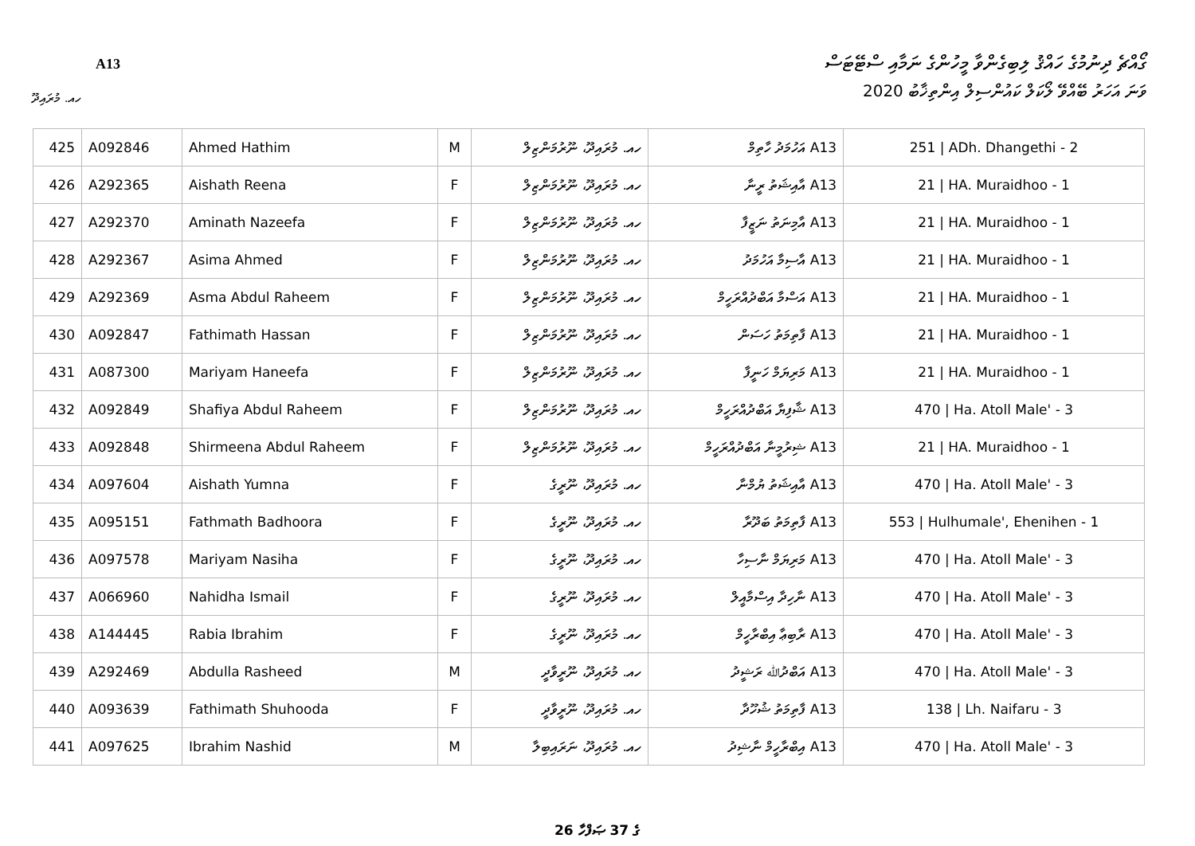ގޯއްޗެ ދިނުމުގެ ހައްޤު ލިބިގެންވާ މީހުންގެ ނަމާއި ސްޓޭޓަސް
A13
2020 ވަނަ އަހަރު ބޭއްވޭ ލޯކަލް ކައުންސިލް އިންތިޚާބު
ހއ. މުރައިދޫ
| 425 | A092846 | Ahmed Hathim | M | ހއ. މުރައިދޫ، ނޫރުމަންޒިލް | A13 އަހުމަދު ހާތިމް | 251 / ADh. Dhangethi - 2 |
| 426 | A292365 | Aishath Reena | F | ހއ. މުރައިދޫ، ނޫރުމަންޒިލް | A13 އާއިޝަތު ރީނާ | 21 / HA. Muraidhoo - 1 |
| 427 | A292370 | Aminath Nazeefa | F | ހއ. މުރައިދޫ، ނޫރުމަންޒިލް | A13 އާމިނަތު ނަޒީފާ | 21 / HA. Muraidhoo - 1 |
| 428 | A292367 | Asima Ahmed | F | ހއ. މުރައިދޫ، ނޫރުމަންޒިލް | A13 އާސިމާ އަހުމަދު | 21 / HA. Muraidhoo - 1 |
| 429 | A292369 | Asma Abdul Raheem | F | ހއ. މުރައިދޫ، ނޫރުމަންޒިލް | A13 އަސްމާ އަބްދުއްރަހީމް | 21 / HA. Muraidhoo - 1 |
| 430 | A092847 | Fathimath Hassan | F | ހއ. މުރައިދޫ، ނޫރުމަންޒިލް | A13 ފާތިމަތު ހަސަން | 21 / HA. Muraidhoo - 1 |
| 431 | A087300 | Mariyam Haneefa | F | ހއ. މުރައިދޫ، ނޫރުމަންޒިލް | A13 މަރިޔަމް ހަނީފާ | 21 / HA. Muraidhoo - 1 |
| 432 | A092849 | Shafiya Abdul Raheem | F | ހއ. މުރައިދޫ، ނޫރުމަންޒިލް | A13 ޝާފިޔާ އަބްދުއްރަހީމް | 470 / Ha. Atoll Male' - 3 |
| 433 | A092848 | Shirmeena Abdul Raheem | F | ހއ. މުރައިދޫ، ނޫރުމަންޒިލް | A13 ޝިރުމީނާ އަބްދުއްރަހީމް | 21 / HA. Muraidhoo - 1 |
| 434 | A097604 | Aishath Yumna | F | ހއ. މުރައިދޫ، ނޫރީގެ | A13 އާއިޝަތު ޔުމްނާ | 470 / Ha. Atoll Male' - 3 |
| 435 | A095151 | Fathmath Badhoora | F | ހއ. މުރައިދޫ، ނޫރީގެ | A13 ފާތިމަތު ބަދޫރާ | 553 / Hulhumale', Ehenihen - 1 |
| 436 | A097578 | Mariyam Nasiha | F | ހއ. މުރައިދޫ، ނޫރީގެ | A13 މަރިޔަމް ނާސިހާ | 470 / Ha. Atoll Male' - 3 |
| 437 | A066960 | Nahidha Ismail | F | ހއ. މުރައިދޫ، ނޫރީގެ | A13 ނާހިދާ އިސްމާއީލް | 470 / Ha. Atoll Male' - 3 |
| 438 | A144445 | Rabia Ibrahim | F | ހއ. މުރައިދޫ، ނޫރީގެ | A13 ރާބިޢާ އިބްރާހީމް | 470 / Ha. Atoll Male' - 3 |
| 439 | A292469 | Abdulla Rasheed | M | ހއ. މުރައިދޫ، ނޫރީވާދީ | A13 އަބްދުﷲ ރަޝީދު | 470 / Ha. Atoll Male' - 3 |
| 440 | A093639 | Fathimath Shuhooda | F | ހއ. މުރައިދޫ، ނޫރީވާދީ | A13 ފާތިމަތު ޝުހޫދާ | 138 / Lh. Naifaru - 3 |
| 441 | A097625 | Ibrahim Nashid | M | ހއ. މުރައިދޫ، ނަރައިބިލާ | A13 އިބްރާހީމް ނާޝިދު | 470 / Ha. Atoll Male' - 3 |
26 ގެ 37 ޞަފްހާ